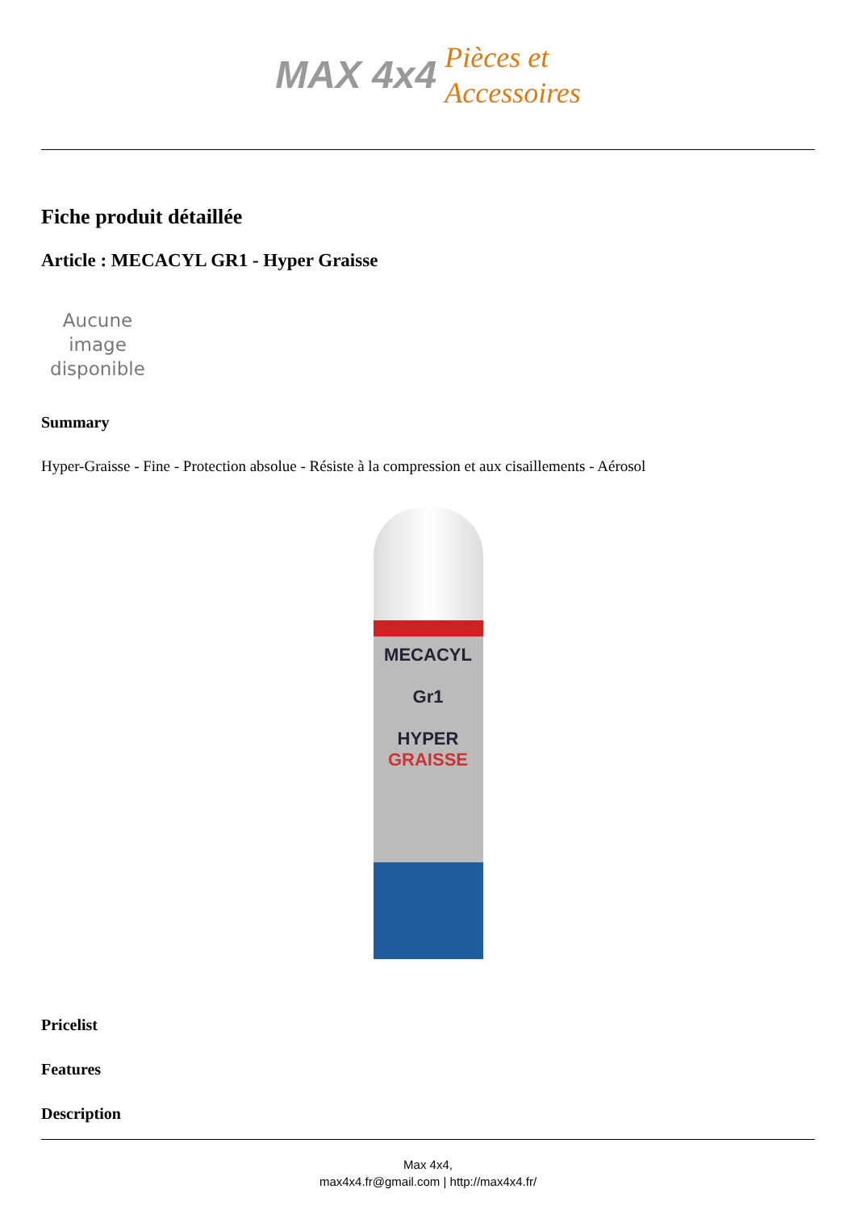MAX 4x4
Pièces et
Accessoires
Fiche produit détaillée
Article : MECACYL GR1 - Hyper Graisse
Aucune image disponible
Summary
Hyper-Graisse - Fine - Protection absolue - Résiste à la compression et aux cisaillements - Aérosol
MECACYL
Gr1
HYPER
GRAISSE
Pricelist
Features
Description
Max 4x4,
max4x4.fr@gmail.com | http://max4x4.fr/